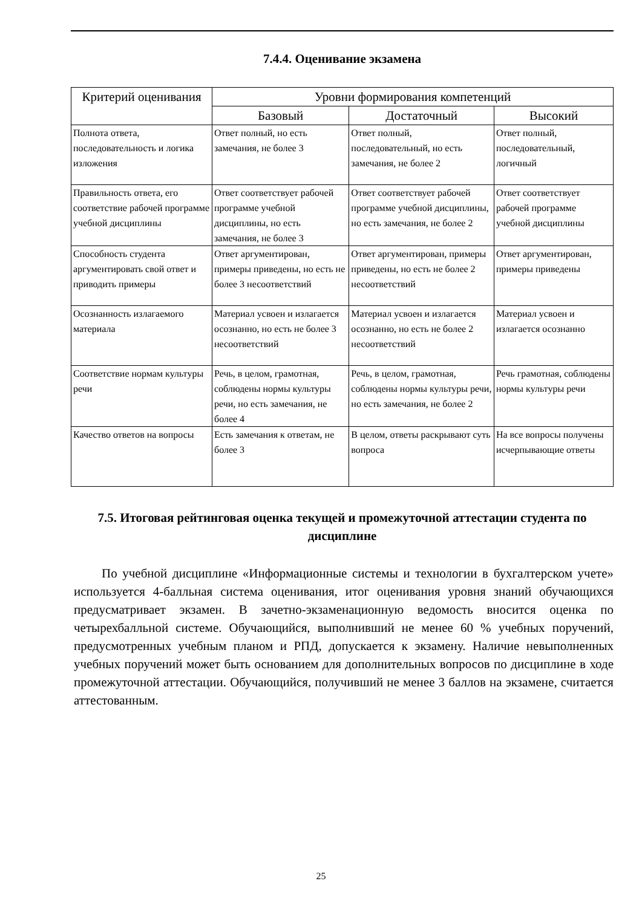7.4.4. Оценивание экзамена
| Критерий оценивания | Уровни формирования компетенций | | |
| --- | --- | --- | --- |
| | Базовый | Достаточный | Высокий |
| Полнота ответа, последовательность и логика изложения | Ответ полный, но есть замечания, не более 3 | Ответ полный, последовательный, но есть замечания, не более 2 | Ответ полный, последовательный, логичный |
| Правильность ответа, его соответствие рабочей программе учебной дисциплины | Ответ соответствует рабочей программе учебной дисциплины, но есть замечания, не более 3 | Ответ соответствует рабочей программе учебной дисциплины, но есть замечания, не более 2 | Ответ соответствует рабочей программе учебной дисциплины |
| Способность студента аргументировать свой ответ и приводить примеры | Ответ аргументирован, примеры приведены, но есть не более 3 несоответствий | Ответ аргументирован, примеры приведены, но есть не более 2 несоответствий | Ответ аргументирован, примеры приведены |
| Осознанность излагаемого материала | Материал усвоен и излагается осознанно, но есть не более 3 несоответствий | Материал усвоен и излагается осознанно, но есть не более 2 несоответствий | Материал усвоен и излагается осознанно |
| Соответствие нормам культуры речи | Речь, в целом, грамотная, соблюдены нормы культуры речи, но есть замечания, не более 4 | Речь, в целом, грамотная, соблюдены нормы культуры речи, но есть замечания, не более 2 | Речь грамотная, соблюдены нормы культуры речи |
| Качество ответов на вопросы | Есть замечания к ответам, не более 3 | В целом, ответы раскрывают суть вопроса | На все вопросы получены исчерпывающие ответы |
7.5. Итоговая рейтинговая оценка текущей и промежуточной аттестации студента по дисциплине
По учебной дисциплине «Информационные системы и технологии в бухгалтерском учете» используется 4-балльная система оценивания, итог оценивания уровня знаний обучающихся предусматривает экзамен. В зачетно-экзаменационную ведомость вносится оценка по четырехбалльной системе. Обучающийся, выполнивший не менее 60 % учебных поручений, предусмотренных учебным планом и РПД, допускается к экзамену. Наличие невыполненных учебных поручений может быть основанием для дополнительных вопросов по дисциплине в ходе промежуточной аттестации. Обучающийся, получивший не менее 3 баллов на экзамене, считается аттестованным.
25